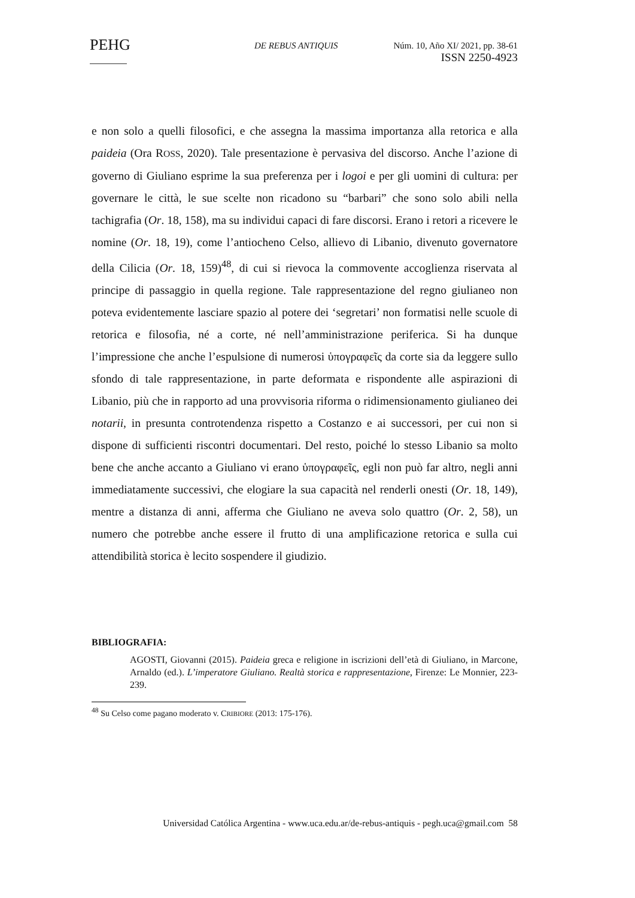PEHG
DE REBUS ANTIQUIS Núm. 10, Año XI/ 2021, pp. 38-61
ISSN 2250-4923
e non solo a quelli filosofici, e che assegna la massima importanza alla retorica e alla paideia (Ora ROSS, 2020). Tale presentazione è pervasiva del discorso. Anche l’azione di governo di Giuliano esprime la sua preferenza per i logoi e per gli uomini di cultura: per governare le città, le sue scelte non ricadono su “barbari” che sono solo abili nella tachigrafia (Or. 18, 158), ma su individui capaci di fare discorsi. Erano i retori a ricevere le nomine (Or. 18, 19), come l’antiocheno Celso, allievo di Libanio, divenuto governatore della Cilicia (Or. 18, 159)<sup>48</sup>, di cui si rievoca la commovente accoglienza riservata al principe di passaggio in quella regione. Tale rappresentazione del regno giulianeo non poteva evidentemente lasciare spazio al potere dei ‘segretari’ non formatisi nelle scuole di retorica e filosofia, né a corte, né nell’amministrazione periferica. Si ha dunque l’impressione che anche l’espulsione di numerosi ὑπογραφεῖς da corte sia da leggere sullo sfondo di tale rappresentazione, in parte deformata e rispondente alle aspirazioni di Libanio, più che in rapporto ad una provvisoria riforma o ridimensionamento giulianeo dei notarii, in presunta controtendenza rispetto a Costanzo e ai successori, per cui non si dispone di sufficienti riscontri documentari. Del resto, poiché lo stesso Libanio sa molto bene che anche accanto a Giuliano vi erano ὑπογραφεῖς, egli non può far altro, negli anni immediatamente successivi, che elogiare la sua capacità nel renderli onesti (Or. 18, 149), mentre a distanza di anni, afferma che Giuliano ne aveva solo quattro (Or. 2, 58), un numero che potrebbe anche essere il frutto di una amplificazione retorica e sulla cui attendibilità storica è lecito sospendere il giudizio.
BIBLIOGRAFIA:
AGOSTI, Giovanni (2015). Paideia greca e religione in iscrizioni dell’età di Giuliano, in Marcone, Arnaldo (ed.). L’imperatore Giuliano. Realtà storica e rappresentazione, Firenze: Le Monnier, 223-239.
<sup>48</sup> Su Celso come pagano moderato v. CRIBIORE (2013: 175-176).
Universidad Católica Argentina - www.uca.edu.ar/de-rebus-antiquis - pegh.uca@gmail.com 58